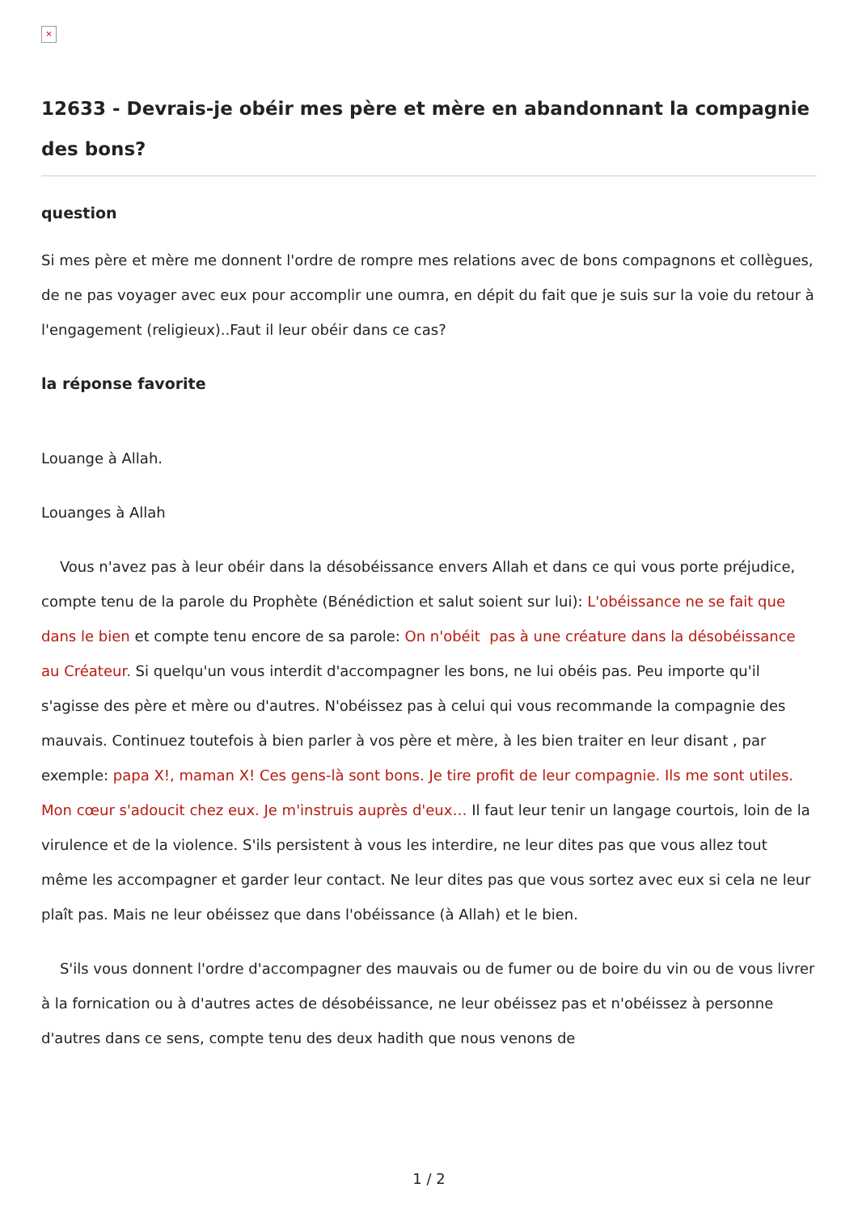×
12633 - Devrais-je obéir mes père et mère en abandonnant la compagnie des bons?
question
Si mes père et mère me donnent l'ordre de rompre mes relations avec de bons compagnons et collègues, de ne pas voyager avec eux pour accomplir une oumra, en dépit du fait que je suis sur la voie du retour à l'engagement (religieux)..Faut il leur obéir dans ce cas?
la réponse favorite
Louange à Allah.
Louanges à Allah
Vous n'avez pas à leur obéir dans la désobéissance envers Allah et dans ce qui vous porte préjudice, compte tenu de la parole du Prophète (Bénédiction et salut soient sur lui): L'obéissance ne se fait que dans le bien et compte tenu encore de sa parole: On n'obéit pas à une créature dans la désobéissance au Créateur. Si quelqu'un vous interdit d'accompagner les bons, ne lui obéis pas. Peu importe qu'il s'agisse des père et mère ou d'autres. N'obéissez pas à celui qui vous recommande la compagnie des mauvais. Continuez toutefois à bien parler à vos père et mère, à les bien traiter en leur disant , par exemple: papa X!, maman X! Ces gens-là sont bons. Je tire profit de leur compagnie. Ils me sont utiles. Mon cœur s'adoucit chez eux. Je m'instruis auprès d'eux… Il faut leur tenir un langage courtois, loin de la virulence et de la violence. S'ils persistent à vous les interdire, ne leur dites pas que vous allez tout même les accompagner et garder leur contact. Ne leur dites pas que vous sortez avec eux si cela ne leur plaît pas. Mais ne leur obéissez que dans l'obéissance (à Allah) et le bien.
S'ils vous donnent l'ordre d'accompagner des mauvais ou de fumer ou de boire du vin ou de vous livrer à la fornication ou à d'autres actes de désobéissance, ne leur obéissez pas et n'obéissez à personne d'autres dans ce sens, compte tenu des deux hadith que nous venons de
1 / 2